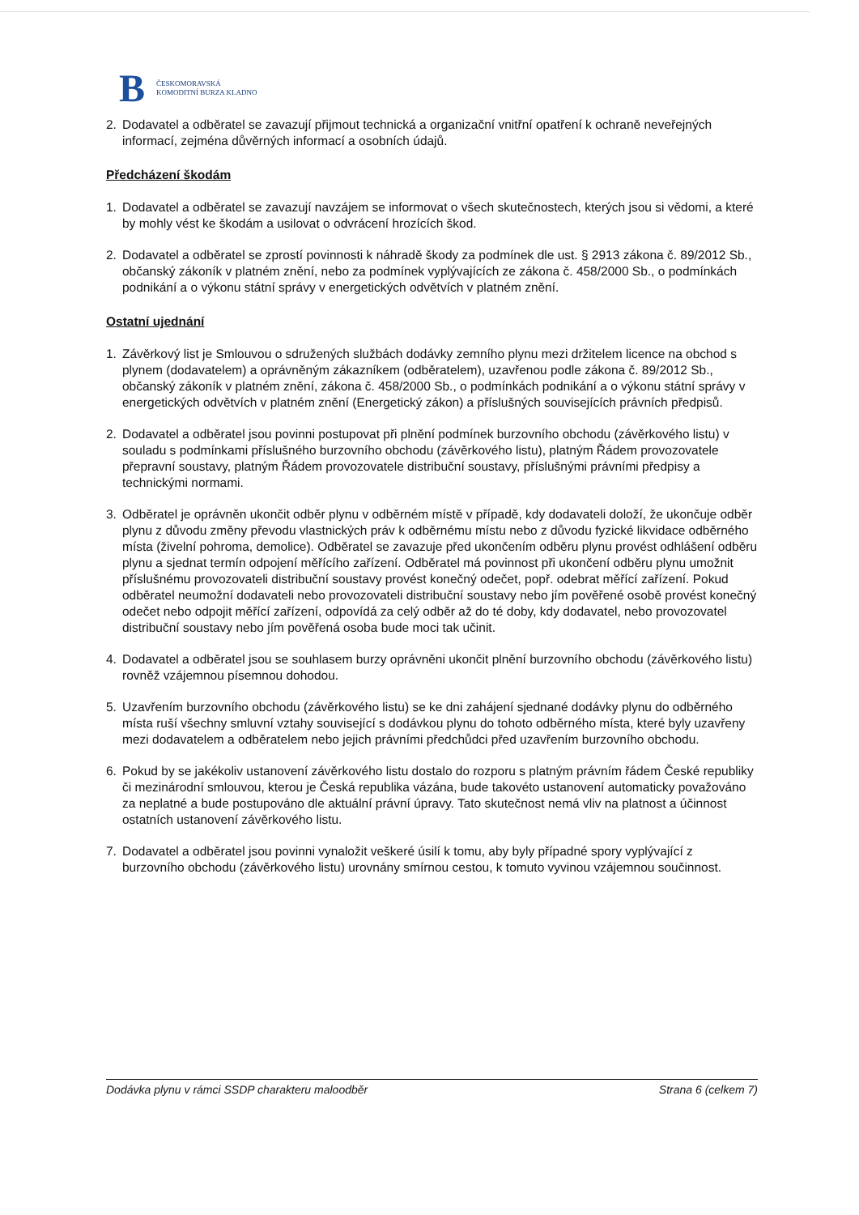B ČESKOMORAVSKÁ
KOMODITNÍ BURZA KLADNO
2. Dodavatel a odběratel se zavazují přijmout technická a organizační vnitřní opatření k ochraně neveřejných informací, zejména důvěrných informací a osobních údajů.
Předcházení škodám
1. Dodavatel a odběratel se zavazují navzájem se informovat o všech skutečnostech, kterých jsou si vědomi, a které by mohly vést ke škodám a usilovat o odvrácení hrozících škod.
2. Dodavatel a odběratel se zprostí povinnosti k náhradě škody za podmínek dle ust. § 2913 zákona č. 89/2012 Sb., občanský zákoník v platném znění, nebo za podmínek vyplývajících ze zákona č. 458/2000 Sb., o podmínkách podnikání a o výkonu státní správy v energetických odvětvích v platném znění.
Ostatní ujednání
1. Závěrkový list je Smlouvou o sdružených službách dodávky zemního plynu mezi držitelem licence na obchod s plynem (dodavatelem) a oprávněným zákazníkem (odběratelem), uzavřenou podle zákona č. 89/2012 Sb., občanský zákoník v platném znění, zákona č. 458/2000 Sb., o podmínkách podnikání a o výkonu státní správy v energetických odvětvích v platném znění (Energetický zákon) a příslušných souvisejících právních předpisů.
2. Dodavatel a odběratel jsou povinni postupovat při plnění podmínek burzovního obchodu (závěrkového listu) v souladu s podmínkami příslušného burzovního obchodu (závěrkového listu), platným Řádem provozovatele přepravní soustavy, platným Řádem provozovatele distribuční soustavy, příslušnými právními předpisy a technickými normami.
3. Odběratel je oprávněn ukončit odběr plynu v odběrném místě v případě, kdy dodavateli doloží, že ukončuje odběr plynu z důvodu změny převodu vlastnických práv k odběrnému místu nebo z důvodu fyzické likvidace odběrného místa (živelní pohroma, demolice). Odběratel se zavazuje před ukončením odběru plynu provést odhlášení odběru plynu a sjednat termín odpojení měřícího zařízení. Odběratel má povinnost při ukončení odběru plynu umožnit příslušnému provozovateli distribuční soustavy provést konečný odečet, popř. odebrat měřící zařízení. Pokud odběratel neumožní dodavateli nebo provozovateli distribuční soustavy nebo jím pověřené osobě provést konečný odečet nebo odpojit měřící zařízení, odpovídá za celý odběr až do té doby, kdy dodavatel, nebo provozovatel distribuční soustavy nebo jím pověřená osoba bude moci tak učinit.
4. Dodavatel a odběratel jsou se souhlasem burzy oprávněni ukončit plnění burzovního obchodu (závěrkového listu) rovněž vzájemnou písemnou dohodou.
5. Uzavřením burzovního obchodu (závěrkového listu) se ke dni zahájení sjednané dodávky plynu do odběrného místa ruší všechny smluvní vztahy související s dodávkou plynu do tohoto odběrného místa, které byly uzavřeny mezi dodavatelem a odběratelem nebo jejich právními předchůdci před uzavřením burzovního obchodu.
6. Pokud by se jakékoliv ustanovení závěrkového listu dostalo do rozporu s platným právním řádem České republiky či mezinárodní smlouvou, kterou je Česká republika vázána, bude takovéto ustanovení automaticky považováno za neplatné a bude postupováno dle aktuální právní úpravy. Tato skutečnost nemá vliv na platnost a účinnost ostatních ustanovení závěrkového listu.
7. Dodavatel a odběratel jsou povinni vynaložit veškeré úsilí k tomu, aby byly případné spory vyplývající z burzovního obchodu (závěrkového listu) urovnány smírnou cestou, k tomuto vyvinou vzájemnou součinnost.
Dodávka plynu v rámci SSDP charakteru maloodběr Strana 6 (celkem 7)